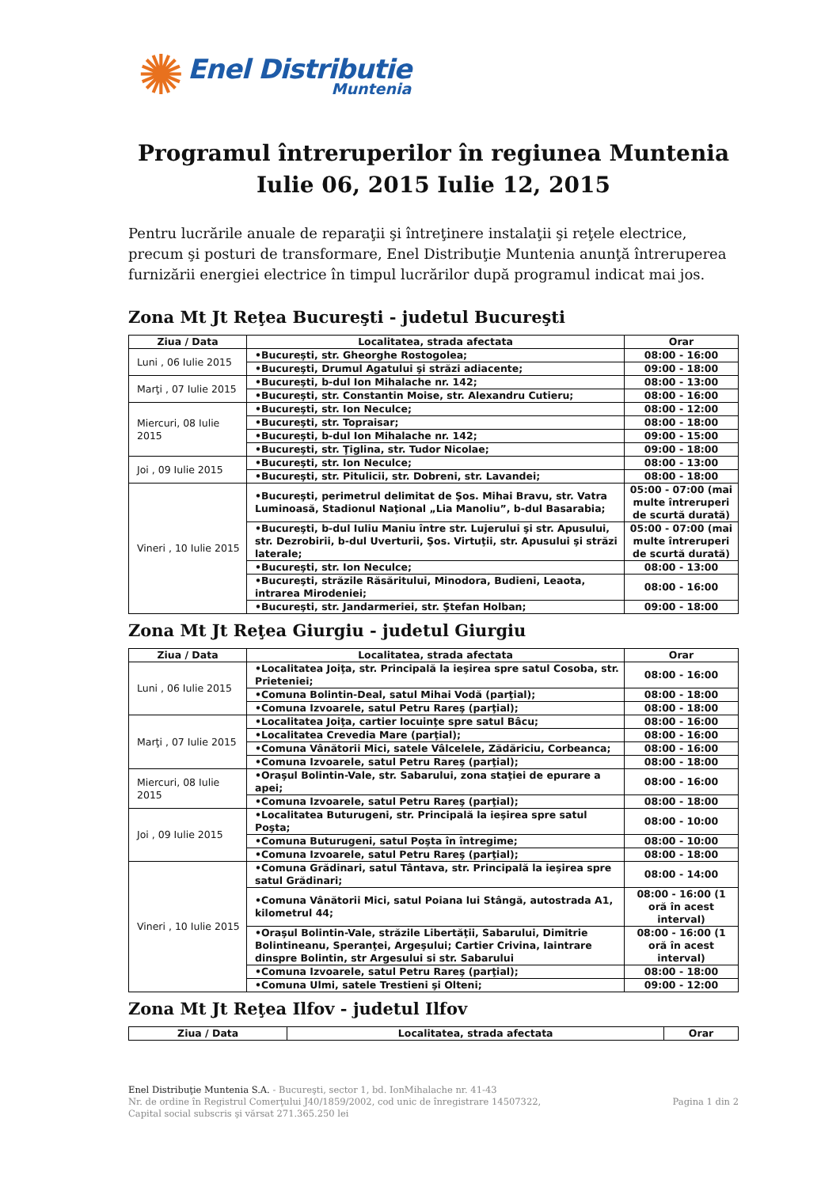✺
Enel Distributie
Muntenia
Programul întreruperilor în regiunea Muntenia
Iulie 06, 2015 Iulie 12, 2015
Pentru lucrările anuale de reparaţii şi întreţinere instalaţii şi reţele electrice, precum şi posturi de transformare, Enel Distribuţie Muntenia anunţă întreruperea furnizării energiei electrice în timpul lucrărilor după programul indicat mai jos.
Zona Mt Jt Reţea Bucureşti - judetul Bucureşti
| Ziua / Data | Localitatea, strada afectata | Orar |
| --- | --- | --- |
| Luni , 06 Iulie 2015 | •Bucureşti, str. Gheorghe Rostogolea; | 08:00 - 16:00 |
| | •Bucureşti, Drumul Agatului şi străzi adiacente; | 09:00 - 18:00 |
| Marţi , 07 Iulie 2015 | •Bucureşti, b-dul Ion Mihalache nr. 142; | 08:00 - 13:00 |
| | •Bucureşti, str. Constantin Moise, str. Alexandru Cutieru; | 08:00 - 16:00 |
| Miercuri, 08 Iulie 2015 | •Bucureşti, str. Ion Neculce; | 08:00 - 12:00 |
| | •Bucureşti, str. Topraisar; | 08:00 - 18:00 |
| | •Bucureşti, b-dul Ion Mihalache nr. 142; | 09:00 - 15:00 |
| | •Bucureşti, str. Ţiglina, str. Tudor Nicolae; | 09:00 - 18:00 |
| Joi , 09 Iulie 2015 | •Bucureşti, str. Ion Neculce; | 08:00 - 13:00 |
| | •Bucureşti, str. Pitulicii, str. Dobreni, str. Lavandei; | 08:00 - 18:00 |
| Vineri , 10 Iulie 2015 | •Bucureşti, perimetrul delimitat de Şos. Mihai Bravu, str. Vatra Luminoasă, Stadionul Naţional „Lia Manoliu”, b-dul Basarabia; | 05:00 - 07:00 (mai multe întreruperi de scurtă durată) |
| | •Bucureşti, b-dul Iuliu Maniu între str. Lujerului şi str. Apusului, str. Dezrobirii, b-dul Uverturii, Şos. Virtuţii, str. Apusului şi străzi laterale; | 05:00 - 07:00 (mai multe întreruperi de scurtă durată) |
| | •Bucureşti, str. Ion Neculce; | 08:00 - 13:00 |
| | •Bucureşti, străzile Răsăritului, Minodora, Budieni, Leaota, intrarea Mirodeniei; | 08:00 - 16:00 |
| | •Bucureşti, str. Jandarmeriei, str. Ştefan Holban; | 09:00 - 18:00 |
Zona Mt Jt Reţea Giurgiu - judetul Giurgiu
| Ziua / Data | Localitatea, strada afectata | Orar |
| --- | --- | --- |
| Luni , 06 Iulie 2015 | •Localitatea Joiţa, str. Principală la ieşirea spre satul Cosoba, str. Prieteniei; | 08:00 - 16:00 |
| | •Comuna Bolintin-Deal, satul Mihai Vodă (parţial); | 08:00 - 18:00 |
| | •Comuna Izvoarele, satul Petru Rareş (parţial); | 08:00 - 18:00 |
| Marţi , 07 Iulie 2015 | •Localitatea Joiţa, cartier locuinţe spre satul Bâcu; | 08:00 - 16:00 |
| | •Localitatea Crevedia Mare (parţial); | 08:00 - 16:00 |
| | •Comuna Vânătorii Mici, satele Vâlcelele, Zădăriciu, Corbeanca; | 08:00 - 16:00 |
| | •Comuna Izvoarele, satul Petru Rareş (parţial); | 08:00 - 18:00 |
| Miercuri, 08 Iulie 2015 | •Oraşul Bolintin-Vale, str. Sabarului, zona staţiei de epurare a apei; | 08:00 - 16:00 |
| | •Comuna Izvoarele, satul Petru Rareş (parţial); | 08:00 - 18:00 |
| Joi , 09 Iulie 2015 | •Localitatea Buturugeni, str. Principală la ieşirea spre satul Poşta; | 08:00 - 10:00 |
| | •Comuna Buturugeni, satul Poşta în întregime; | 08:00 - 10:00 |
| | •Comuna Izvoarele, satul Petru Rareş (parţial); | 08:00 - 18:00 |
| Vineri , 10 Iulie 2015 | •Comuna Grădinari, satul Tântava, str. Principală la ieşirea spre satul Grădinari; | 08:00 - 14:00 |
| | •Comuna Vânătorii Mici, satul Poiana lui Stângă, autostrada A1, kilometrul 44; | 08:00 - 16:00 (1 oră în acest interval) |
| | •Oraşul Bolintin-Vale, străzile Libertăţii, Sabarului, Dimitrie Bolintineanu, Speranţei, Argeşului; Cartier Crivina, Iaintrare dinspre Bolintin, str Argesului si str. Sabarului | 08:00 - 16:00 (1 oră în acest interval) |
| | •Comuna Izvoarele, satul Petru Rareş (parţial); | 08:00 - 18:00 |
| | •Comuna Ulmi, satele Trestieni şi Olteni; | 09:00 - 12:00 |
Zona Mt Jt Reţea Ilfov - judetul Ilfov
| Ziua / Data | Localitatea, strada afectata | Orar |
| --- | --- | --- |
Enel Distribuţie Muntenia S.A. - Bucureşti, sector 1, bd. IonMihalache nr. 41-43
Nr. de ordine în Registrul Comerţului J40/1859/2002, cod unic de înregistrare 14507322,
Capital social subscris şi vărsat 271.365.250 lei
Pagina 1 din 2